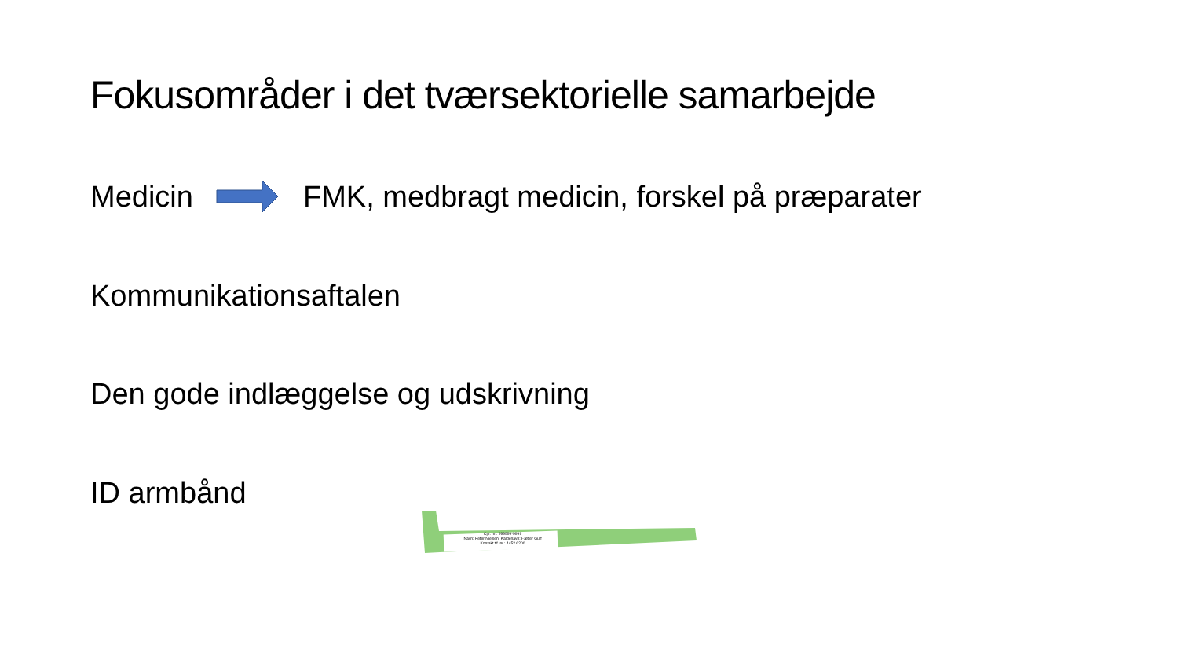Fokusområder i det tværsektorielle samarbejde
Medicin FMK, medbragt medicin, forskel på præparater
Kommunikationsaftalen
Den gode indlæggelse og udskrivning
ID armbånd
Cpr. nr.: 999999-9999
Navn: Peter Nielsen, Kaldenavn: Fætter Guff
Kontakt tlf. nr.: 4452 6200